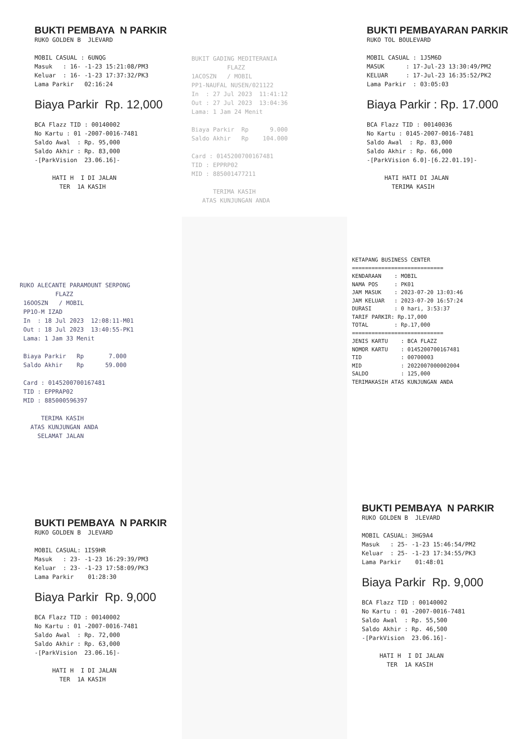BUKTI PEMBAYA N PARKIR
RUKO GOLDEN B JLEVARD MOBIL CASUAL : 6UNQG Masuk : 16- -1-23 15:21:08/PM3 Keluar : 16- -1-23 17:37:32/PK3 Lama Parkir 02:16:24
Biaya Parkir Rp. 12,000
BCA Flazz TID : 00140002 No Kartu : 01 -2007-0016-7481 Saldo Awal : Rp. 95,000 Saldo Akhir : Rp. 83,000 -[ParkVision 23.06.16]- HATI H I DI JALAN TER 1A KASIH
BUKIT GADING MEDITERANIA FLAZZ 1ACOSZN / MOBIL PP1-NAUFAL NUSEN/021122 In : 27 Jul 2023 11:41:12 Out : 27 Jul 2023 13:04:36 Lama: 1 Jam 24 Menit Biaya Parkir Rp 9.000 Saldo Akhir Rp 104.000 Card : 0145200700167481 TID : EPPRP02 MID : 885001477211 TERIMA KASIH ATAS KUNJUNGAN ANDA
BUKTI PEMBAYARAN PARKIR
RUKO TOL BOULEVARD MOBIL CASUAL : 1J5M6D MASUK : 17-Jul-23 13:30:49/PM2 KELUAR : 17-Jul-23 16:35:52/PK2 Lama Parkir : 03:05:03
Biaya Parkir : Rp. 17.000
BCA Flazz TID : 00140036 No Kartu : 0145-2007-0016-7481 Saldo Awal : Rp. 83,000 Saldo Akhir : Rp. 66,000 -[ParkVision 6.0]-[6.22.01.19]- HATI HATI DI JALAN TERIMA KASIH
RUKO ALECANTE PARAMOUNT SERPONG FLAZZ 16OOSZN / MOBIL PP1O-M IZAD In : 18 Jul 2023 12:08:11-M01 Out : 18 Jul 2023 13:40:55-PK1 Lama: 1 Jam 33 Menit Biaya Parkir Rp 7.000 Saldo Akhir Rp 59.000 Card : 0145200700167481 TID : EPPRAP02 MID : 885000596397 TERIMA KASIH ATAS KUNJUNGAN ANDA SELAMAT JALAN
KETAPANG BUSINESS CENTER ============================ KENDARAAN : MOBIL NAMA POS : PK01 JAM MASUK : 2023-07-20 13:03:46 JAM KELUAR : 2023-07-20 16:57:24 DURASI : 0 hari, 3:53:37 TARIF PARKIR: Rp.17,000 TOTAL : Rp.17,000 ============================ JENIS KARTU : BCA FLAZZ NOMOR KARTU : 0145200700167481 TID : 00700003 MID : 2022007000002004 SALDO : 125,000 TERIMAKASIH ATAS KUNJUNGAN ANDA
BUKTI PEMBAYA N PARKIR
RUKO GOLDEN B JLEVARD MOBIL CASUAL: 1IS9HR Masuk : 23- -1-23 16:29:39/PM3 Keluar : 23- -1-23 17:58:09/PK3 Lama Parkir 01:28:30
Biaya Parkir Rp. 9,000
BCA Flazz TID : 00140002 No Kartu : 01 -2007-0016-7481 Saldo Awal : Rp. 72,000 Saldo Akhir : Rp. 63,000 -[ParkVision 23.06.16]- HATI H I DI JALAN TER 1A KASIH
BUKTI PEMBAYA N PARKIR
RUKO GOLDEN B JLEVARD MOBIL CASUAL: 3HG9A4 Masuk : 25- -1-23 15:46:54/PM2 Keluar : 25- -1-23 17:34:55/PK3 Lama Parkir 01:48:01
Biaya Parkir Rp. 9,000
BCA Flazz TID : 00140002 No Kartu : 01 -2007-0016-7481 Saldo Awal : Rp. 55,500 Saldo Akhir : Rp. 46,500 -[ParkVision 23.06.16]- HATI H I DI JALAN TER 1A KASIH